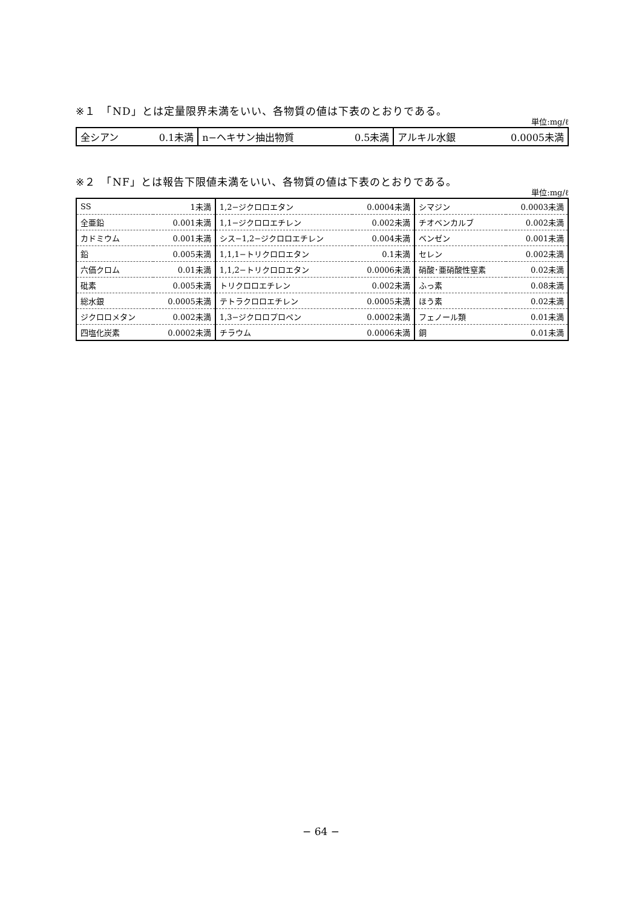※１　「ND」とは定量限界未満をいい、各物質の値は下表のとおりである。
単位:mg/ℓ
| 全シアン | 0.1未満 | n−ヘキサン抽出物質 | 0.5未満 | アルキル水銀 | 0.0005未満 |
※２　「NF」とは報告下限値未満をいい、各物質の値は下表のとおりである。
単位:mg/ℓ
| SS | 1未満 | 1,2−ジクロロエタン | 0.0004未満 | シマジン | 0.0003未満 |
| 全亜鉛 | 0.001未満 | 1,1−ジクロロエチレン | 0.002未満 | チオベンカルブ | 0.002未満 |
| カドミウム | 0.001未満 | シス−1,2−ジクロロエチレン | 0.004未満 | ベンゼン | 0.001未満 |
| 鉛 | 0.005未満 | 1,1,1−トリクロロエタン | 0.1未満 | セレン | 0.002未満 |
| 六価クロム | 0.01未満 | 1,1,2−トリクロロエタン | 0.0006未満 | 硝酸･亜硝酸性窒素 | 0.02未満 |
| 砒素 | 0.005未満 | トリクロロエチレン | 0.002未満 | ふっ素 | 0.08未満 |
| 総水銀 | 0.0005未満 | テトラクロロエチレン | 0.0005未満 | ほう素 | 0.02未満 |
| ジクロロメタン | 0.002未満 | 1,3−ジクロロプロペン | 0.0002未満 | フェノール類 | 0.01未満 |
| 四塩化炭素 | 0.0002未満 | チラウム | 0.0006未満 | 銅 | 0.01未満 |
− 64 −